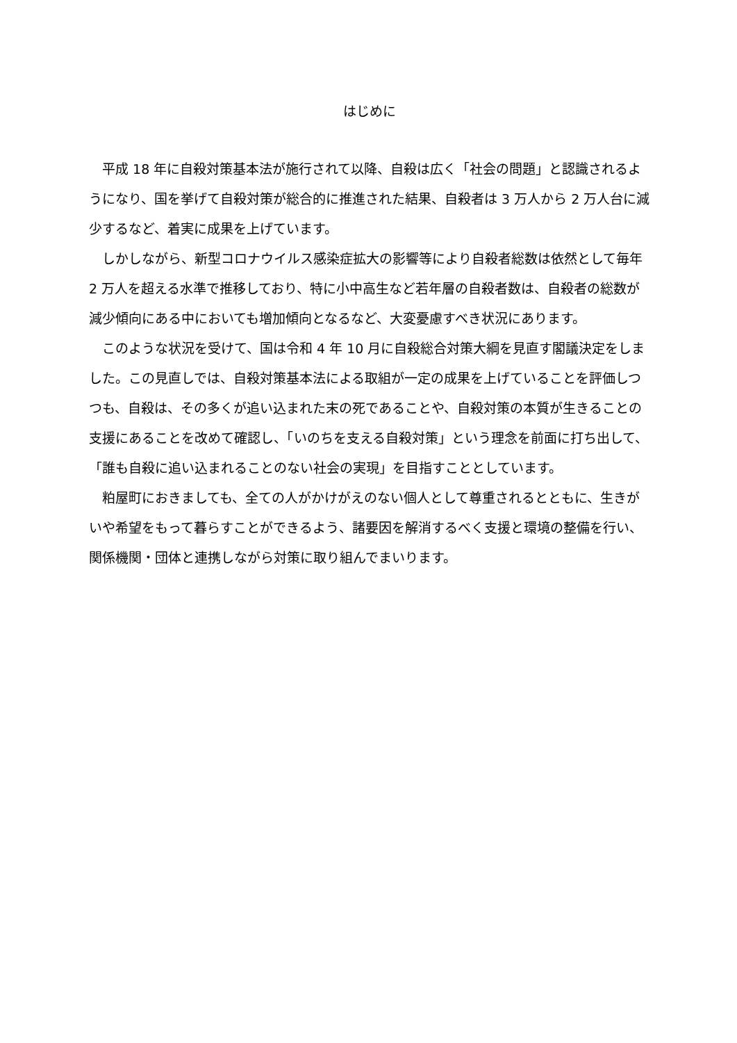はじめに
平成 18 年に自殺対策基本法が施行されて以降、自殺は広く「社会の問題」と認識されるようになり、国を挙げて自殺対策が総合的に推進された結果、自殺者は 3 万人から 2 万人台に減少するなど、着実に成果を上げています。
しかしながら、新型コロナウイルス感染症拡大の影響等により自殺者総数は依然として毎年 2 万人を超える水準で推移しており、特に小中高生など若年層の自殺者数は、自殺者の総数が減少傾向にある中においても増加傾向となるなど、大変憂慮すべき状況にあります。
このような状況を受けて、国は令和 4 年 10 月に自殺総合対策大綱を見直す閣議決定をしました。この見直しでは、自殺対策基本法による取組が一定の成果を上げていることを評価しつつも、自殺は、その多くが追い込まれた末の死であることや、自殺対策の本質が生きることの支援にあることを改めて確認し、「いのちを支える自殺対策」という理念を前面に打ち出して、「誰も自殺に追い込まれることのない社会の実現」を目指すこととしています。
粕屋町におきましても、全ての人がかけがえのない個人として尊重されるとともに、生きがいや希望をもって暮らすことができるよう、諸要因を解消するべく支援と環境の整備を行い、関係機関・団体と連携しながら対策に取り組んでまいります。